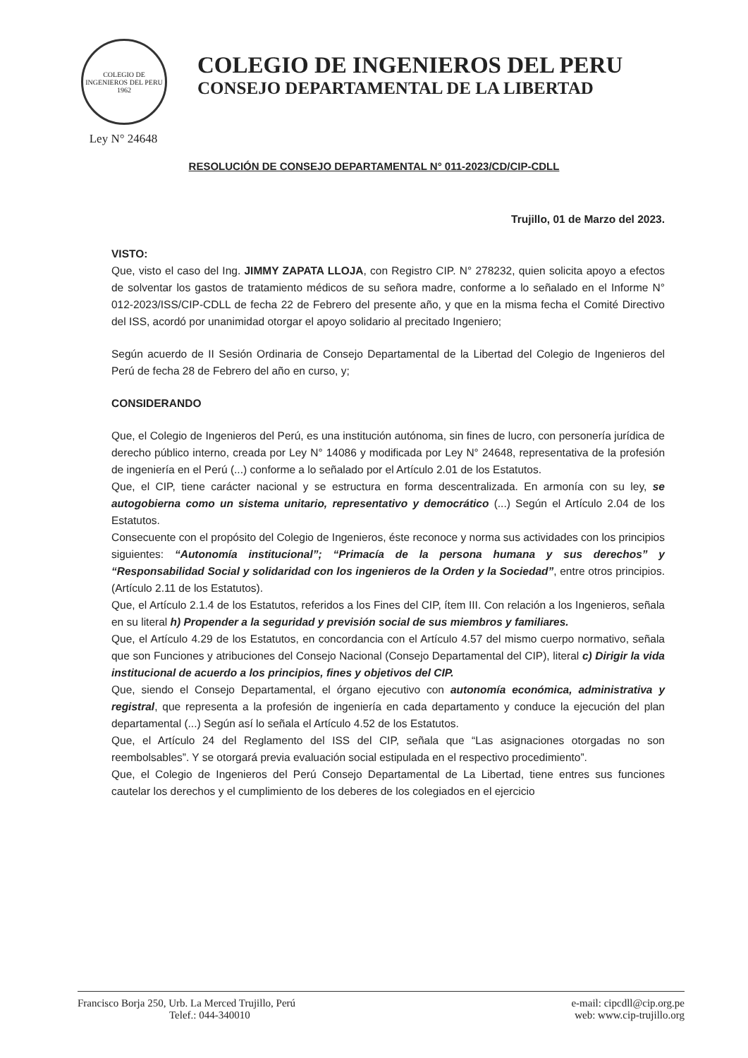COLEGIO DE INGENIEROS DEL PERU 1962
Ley N° 24648
COLEGIO DE INGENIEROS DEL PERU
CONSEJO DEPARTAMENTAL DE LA LIBERTAD
RESOLUCIÓN DE CONSEJO DEPARTAMENTAL N° 011-2023/CD/CIP-CDLL
Trujillo, 01 de Marzo del 2023.
VISTO:
Que, visto el caso del Ing. JIMMY ZAPATA LLOJA, con Registro CIP. N° 278232, quien solicita apoyo a efectos de solventar los gastos de tratamiento médicos de su señora madre, conforme a lo señalado en el Informe N° 012-2023/ISS/CIP-CDLL de fecha 22 de Febrero del presente año, y que en la misma fecha el Comité Directivo del ISS, acordó por unanimidad otorgar el apoyo solidario al precitado Ingeniero;
Según acuerdo de II Sesión Ordinaria de Consejo Departamental de la Libertad del Colegio de Ingenieros del Perú de fecha 28 de Febrero del año en curso, y;
CONSIDERANDO
Que, el Colegio de Ingenieros del Perú, es una institución autónoma, sin fines de lucro, con personería jurídica de derecho público interno, creada por Ley N° 14086 y modificada por Ley N° 24648, representativa de la profesión de ingeniería en el Perú (...) conforme a lo señalado por el Artículo 2.01 de los Estatutos.
Que, el CIP, tiene carácter nacional y se estructura en forma descentralizada. En armonía con su ley, se autogobierna como un sistema unitario, representativo y democrático (...) Según el Artículo 2.04 de los Estatutos.
Consecuente con el propósito del Colegio de Ingenieros, éste reconoce y norma sus actividades con los principios siguientes: “Autonomía institucional”; “Primacía de la persona humana y sus derechos” y “Responsabilidad Social y solidaridad con los ingenieros de la Orden y la Sociedad”, entre otros principios. (Artículo 2.11 de los Estatutos).
Que, el Artículo 2.1.4 de los Estatutos, referidos a los Fines del CIP, ítem III. Con relación a los Ingenieros, señala en su literal h) Propender a la seguridad y previsión social de sus miembros y familiares.
Que, el Artículo 4.29 de los Estatutos, en concordancia con el Artículo 4.57 del mismo cuerpo normativo, señala que son Funciones y atribuciones del Consejo Nacional (Consejo Departamental del CIP), literal c) Dirigir la vida institucional de acuerdo a los principios, fines y objetivos del CIP.
Que, siendo el Consejo Departamental, el órgano ejecutivo con autonomía económica, administrativa y registral, que representa a la profesión de ingeniería en cada departamento y conduce la ejecución del plan departamental (...) Según así lo señala el Artículo 4.52 de los Estatutos.
Que, el Artículo 24 del Reglamento del ISS del CIP, señala que “Las asignaciones otorgadas no son reembolsables”. Y se otorgará previa evaluación social estipulada en el respectivo procedimiento”.
Que, el Colegio de Ingenieros del Perú Consejo Departamental de La Libertad, tiene entres sus funciones cautelar los derechos y el cumplimiento de los deberes de los colegiados en el ejercicio
Francisco Borja 250, Urb. La Merced Trujillo, Perú
Telef.: 044-340010
e-mail: cipcdll@cip.org.pe
web: www.cip-trujillo.org